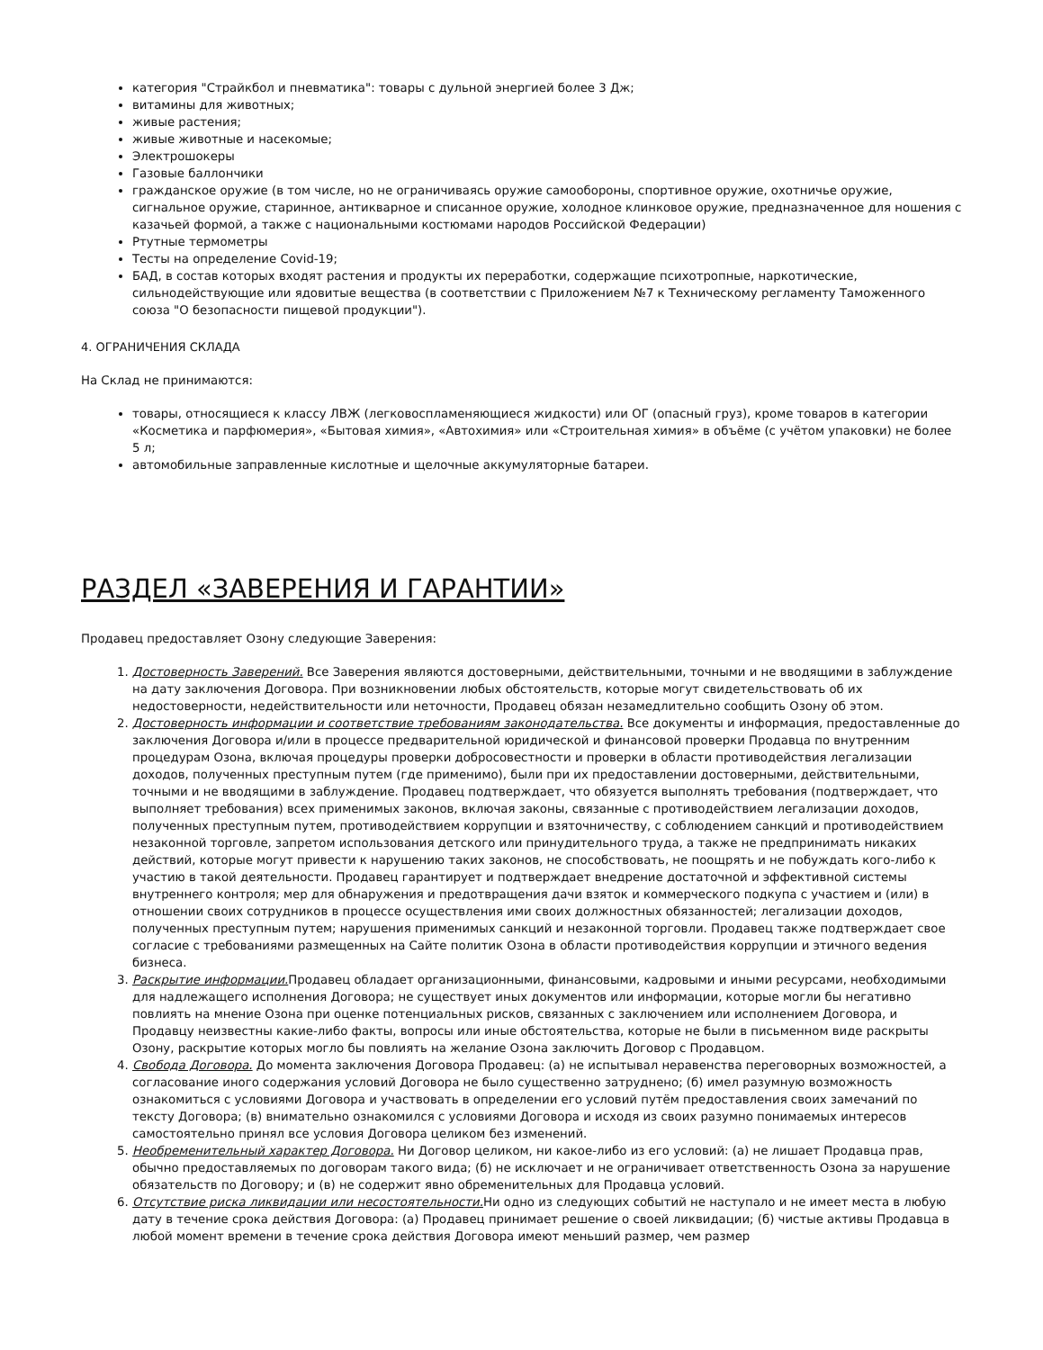категория "Страйкбол и пневматика": товары с дульной энергией более 3 Дж;
витамины для животных;
живые растения;
живые животные и насекомые;
Электрошокеры
Газовые баллончики
гражданское оружие (в том числе, но не ограничиваясь оружие самообороны, спортивное оружие, охотничье оружие, сигнальное оружие, старинное, антикварное и списанное оружие, холодное клинковое оружие, предназначенное для ношения с казачьей формой, а также с национальными костюмами народов Российской Федерации)
Ртутные термометры
Тесты на определение Covid-19;
БАД, в состав которых входят растения и продукты их переработки, содержащие психотропные, наркотические, сильнодействующие или ядовитые вещества (в соответствии с Приложением №7 к Техническому регламенту Таможенного союза "О безопасности пищевой продукции").
4. ОГРАНИЧЕНИЯ СКЛАДА
На Склад не принимаются:
товары, относящиеся к классу ЛВЖ (легковоспламеняющиеся жидкости) или ОГ (опасный груз), кроме товаров в категории «Косметика и парфюмерия», «Бытовая химия», «Автохимия» или «Строительная химия» в объёме (с учётом упаковки) не более 5 л;
автомобильные заправленные кислотные и щелочные аккумуляторные батареи.
РАЗДЕЛ «ЗАВЕРЕНИЯ И ГАРАНТИИ»
Продавец предоставляет Озону следующие Заверения:
1. Достоверность Заверений. Все Заверения являются достоверными, действительными, точными и не вводящими в заблуждение на дату заключения Договора. При возникновении любых обстоятельств, которые могут свидетельствовать об их недостоверности, недействительности или неточности, Продавец обязан незамедлительно сообщить Озону об этом.
2. Достоверность информации и соответствие требованиям законодательства. Все документы и информация, предоставленные до заключения Договора и/или в процессе предварительной юридической и финансовой проверки Продавца по внутренним процедурам Озона, включая процедуры проверки добросовестности и проверки в области противодействия легализации доходов, полученных преступным путем (где применимо), были при их предоставлении достоверными, действительными, точными и не вводящими в заблуждение. Продавец подтверждает, что обязуется выполнять требования (подтверждает, что выполняет требования) всех применимых законов, включая законы, связанные с противодействием легализации доходов, полученных преступным путем, противодействием коррупции и взяточничеству, с соблюдением санкций и противодействием незаконной торговле, запретом использования детского или принудительного труда, а также не предпринимать никаких действий, которые могут привести к нарушению таких законов, не способствовать, не поощрять и не побуждать кого-либо к участию в такой деятельности. Продавец гарантирует и подтверждает внедрение достаточной и эффективной системы внутреннего контроля; мер для обнаружения и предотвращения дачи взяток и коммерческого подкупа с участием и (или) в отношении своих сотрудников в процессе осуществления ими своих должностных обязанностей; легализации доходов, полученных преступным путем; нарушения применимых санкций и незаконной торговли. Продавец также подтверждает свое согласие с требованиями размещенных на Сайте политик Озона в области противодействия коррупции и этичного ведения бизнеса.
3. Раскрытие информации. Продавец обладает организационными, финансовыми, кадровыми и иными ресурсами, необходимыми для надлежащего исполнения Договора; не существует иных документов или информации, которые могли бы негативно повлиять на мнение Озона при оценке потенциальных рисков, связанных с заключением или исполнением Договора, и Продавцу неизвестны какие-либо факты, вопросы или иные обстоятельства, которые не были в письменном виде раскрыты Озону, раскрытие которых могло бы повлиять на желание Озона заключить Договор с Продавцом.
4. Свобода Договора. До момента заключения Договора Продавец: (а) не испытывал неравенства переговорных возможностей, а согласование иного содержания условий Договора не было существенно затруднено; (б) имел разумную возможность ознакомиться с условиями Договора и участвовать в определении его условий путём предоставления своих замечаний по тексту Договора; (в) внимательно ознакомился с условиями Договора и исходя из своих разумно понимаемых интересов самостоятельно принял все условия Договора целиком без изменений.
5. Необременительный характер Договора. Ни Договор целиком, ни какое-либо из его условий: (а) не лишает Продавца прав, обычно предоставляемых по договорам такого вида; (б) не исключает и не ограничивает ответственность Озона за нарушение обязательств по Договору; и (в) не содержит явно обременительных для Продавца условий.
6. Отсутствие риска ликвидации или несостоятельности. Ни одно из следующих событий не наступало и не имеет места в любую дату в течение срока действия Договора: (а) Продавец принимает решение о своей ликвидации; (б) чистые активы Продавца в любой момент времени в течение срока действия Договора имеют меньший размер, чем размер